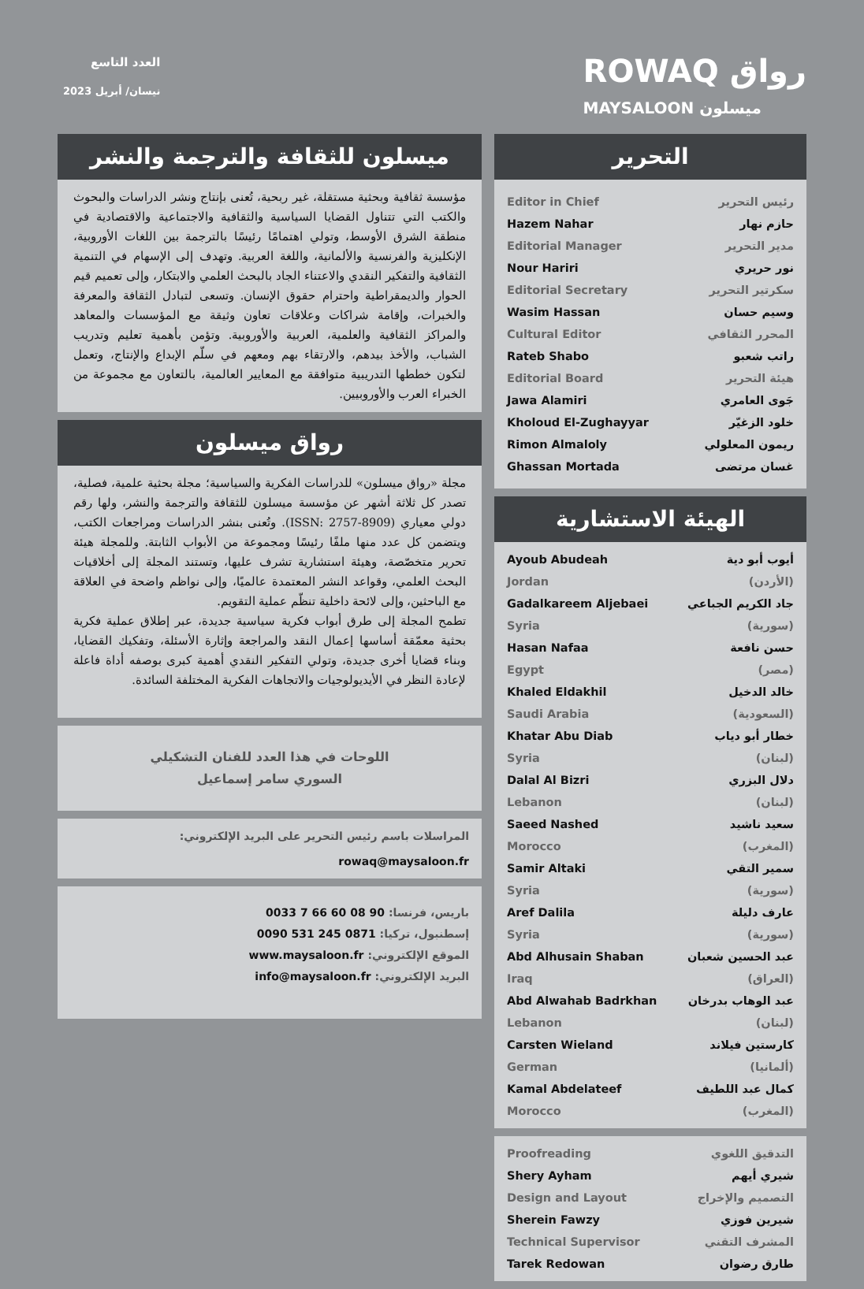العدد التاسع
نيسان/ أبريل 2023
ROWAQ رواق
MAYSALOON ميسلون
التحرير
Editor in Chief رئيس التحرير
Hazem Nahar حازم نهار
Editorial Manager مدير التحرير
Nour Hariri نور حريري
Editorial Secretary سكرتير التحرير
Wasim Hassan وسيم حسان
Cultural Editor المحرر الثقافي
Rateb Shabo راتب شعبو
Editorial Board هيئة التحرير
Jawa Alamiri جَوى العامري
Kholoud El-Zughayyar خلود الزغيّر
Rimon Almaloly ريمون المعلولي
Ghassan Mortada غسان مرتضى
الهيئة الاستشارية
Ayoub Abudeah
Jordan أيوب أبو دية
(الأردن)
Gadalkareem Aljebaei
Syria جاد الكريم الجباعي
(سورية)
Hasan Nafaa
Egypt حسن نافعة
(مصر)
Khaled Eldakhil
Saudi Arabia خالد الدخيل
(السعودية)
Khatar Abu Diab
Syria خطار أبو دياب
(لبنان)
Dalal Al Bizri
Lebanon دلال البزري
(لبنان)
Saeed Nashed
Morocco سعيد ناشيد
(المغرب)
Samir Altaki
Syria سمير التقي
(سورية)
Aref Dalila
Syria عارف دليلة
(سورية)
Abd Alhusain Shaban
Iraq عبد الحسين شعبان
(العراق)
Abd Alwahab Badrkhan
Lebanon عبد الوهاب بدرخان
(لبنان)
Carsten Wieland
German كارستين فيلاند
(ألمانيا)
Kamal Abdelateef
Morocco كمال عبد اللطيف
(المغرب)
Proofreading التدقيق اللغوي
Shery Ayham شيري أيهم
Design and Layout التصميم والإخراج
Sherein Fawzy شيرين فوزي
Technical Supervisor المشرف التقني
Tarek Redowan طارق رضوان
ميسلون للثقافة والترجمة والنشر
مؤسسة ثقافية وبحثية مستقلة، غير ربحية، تُعنى بإنتاج ونشر الدراسات والبحوث والكتب التي تتناول القضايا السياسية والثقافية والاجتماعية والاقتصادية في منطقة الشرق الأوسط، وتولي اهتمامًا رئيسًا بالترجمة بين اللغات الأوروبية، الإنكليزية والفرنسية والألمانية، واللغة العربية. وتهدف إلى الإسهام في التنمية الثقافية والتفكير النقدي والاعتناء الجاد بالبحث العلمي والابتكار، وإلى تعميم قيم الحوار والديمقراطية واحترام حقوق الإنسان. وتسعى لتبادل الثقافة والمعرفة والخبرات، وإقامة شراكات وعلاقات تعاون وثيقة مع المؤسسات والمعاهد والمراكز الثقافية والعلمية، العربية والأوروبية. وتؤمن بأهمية تعليم وتدريب الشباب، والأخذ بيدهم، والارتقاء بهم ومعهم في سلّم الإبداع والإنتاج، وتعمل لتكون خططها التدريبية متوافقة مع المعايير العالمية، بالتعاون مع مجموعة من الخبراء العرب والأوروبيين.
رواق ميسلون
مجلة «رواق ميسلون» للدراسات الفكرية والسياسية؛ مجلة بحثية علمية، فصلية، تصدر كل ثلاثة أشهر عن مؤسسة ميسلون للثقافة والترجمة والنشر، ولها رقم دولي معياري (ISSN: 2757-8909). وتُعنى بنشر الدراسات ومراجعات الكتب، ويتضمن كل عدد منها ملفًا رئيسًا ومجموعة من الأبواب الثابتة. وللمجلة هيئة تحرير متخصّصة، وهيئة استشارية تشرف عليها، وتستند المجلة إلى أخلاقيات البحث العلمي، وقواعد النشر المعتمدة عالميًا، وإلى نواظم واضحة في العلاقة مع الباحثين، وإلى لائحة داخلية تنظّم عملية التقويم.
تطمح المجلة إلى طرق أبواب فكرية سياسية جديدة، عبر إطلاق عملية فكرية بحثية معمّقة أساسها إعمال النقد والمراجعة وإثارة الأسئلة، وتفكيك القضايا، وبناء قضايا أخرى جديدة، وتولي التفكير النقدي أهمية كبرى بوصفه أداة فاعلة لإعادة النظر في الأيديولوجيات والاتجاهات الفكرية المختلفة السائدة.
اللوحات في هذا العدد للفنان التشكيلي
السوري سامر إسماعيل
المراسلات باسم رئيس التحرير على البريد الإلكتروني:
rowaq@maysaloon.fr
باريس، فرنسا: 0033 7 66 60 08 90
إسطنبول، تركيا: 0090 531 245 0871
الموقع الإلكتروني: www.maysaloon.fr
البريد الإلكتروني: info@maysaloon.fr